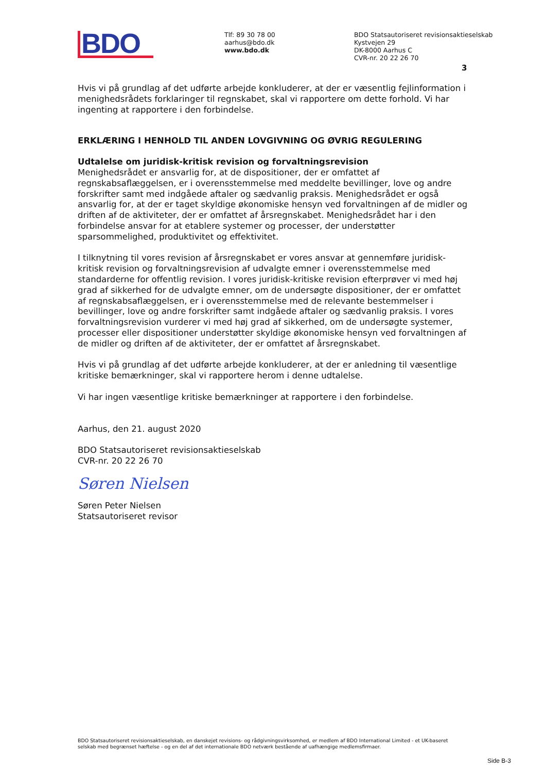BDO
Tlf: 89 30 78 00
aarhus@bdo.dk
www.bdo.dk
BDO Statsautoriseret revisionsaktieselskab
Kystvejen 29
DK-8000 Aarhus C
CVR-nr. 20 22 26 70
3
Hvis vi på grundlag af det udførte arbejde konkluderer, at der er væsentlig fejlinformation i menighedsrådets forklaringer til regnskabet, skal vi rapportere om dette forhold. Vi har ingenting at rapportere i den forbindelse.
ERKLÆRING I HENHOLD TIL ANDEN LOVGIVNING OG ØVRIG REGULERING
Udtalelse om juridisk-kritisk revision og forvaltningsrevision
Menighedsrådet er ansvarlig for, at de dispositioner, der er omfattet af regnskabsaflæggelsen, er i overensstemmelse med meddelte bevillinger, love og andre forskrifter samt med indgåede aftaler og sædvanlig praksis. Menighedsrådet er også ansvarlig for, at der er taget skyldige økonomiske hensyn ved forvaltningen af de midler og driften af de aktiviteter, der er omfattet af årsregnskabet. Menighedsrådet har i den forbindelse ansvar for at etablere systemer og processer, der understøtter sparsommelighed, produktivitet og effektivitet.
I tilknytning til vores revision af årsregnskabet er vores ansvar at gennemføre juridisk-kritisk revision og forvaltningsrevision af udvalgte emner i overensstemmelse med standarderne for offentlig revision. I vores juridisk-kritiske revision efterprøver vi med høj grad af sikkerhed for de udvalgte emner, om de undersøgte dispositioner, der er omfattet af regnskabsaflæggelsen, er i overensstemmelse med de relevante bestemmelser i bevillinger, love og andre forskrifter samt indgåede aftaler og sædvanlig praksis. I vores forvaltningsrevision vurderer vi med høj grad af sikkerhed, om de undersøgte systemer, processer eller dispositioner understøtter skyldige økonomiske hensyn ved forvaltningen af de midler og driften af de aktiviteter, der er omfattet af årsregnskabet.
Hvis vi på grundlag af det udførte arbejde konkluderer, at der er anledning til væsentlige kritiske bemærkninger, skal vi rapportere herom i denne udtalelse.
Vi har ingen væsentlige kritiske bemærkninger at rapportere i den forbindelse.
Aarhus, den 21. august 2020
BDO Statsautoriseret revisionsaktieselskab
CVR-nr. 20 22 26 70
Søren Nielsen
Søren Peter Nielsen
Statsautoriseret revisor
BDO Statsautoriseret revisionsaktieselskab, en danskejet revisions- og rådgivningsvirksomhed, er medlem af BDO International Limited - et UK-baseret selskab med begrænset hæftelse - og en del af det internationale BDO netværk bestående af uafhængige medlemsfirmaer.
Side B-3